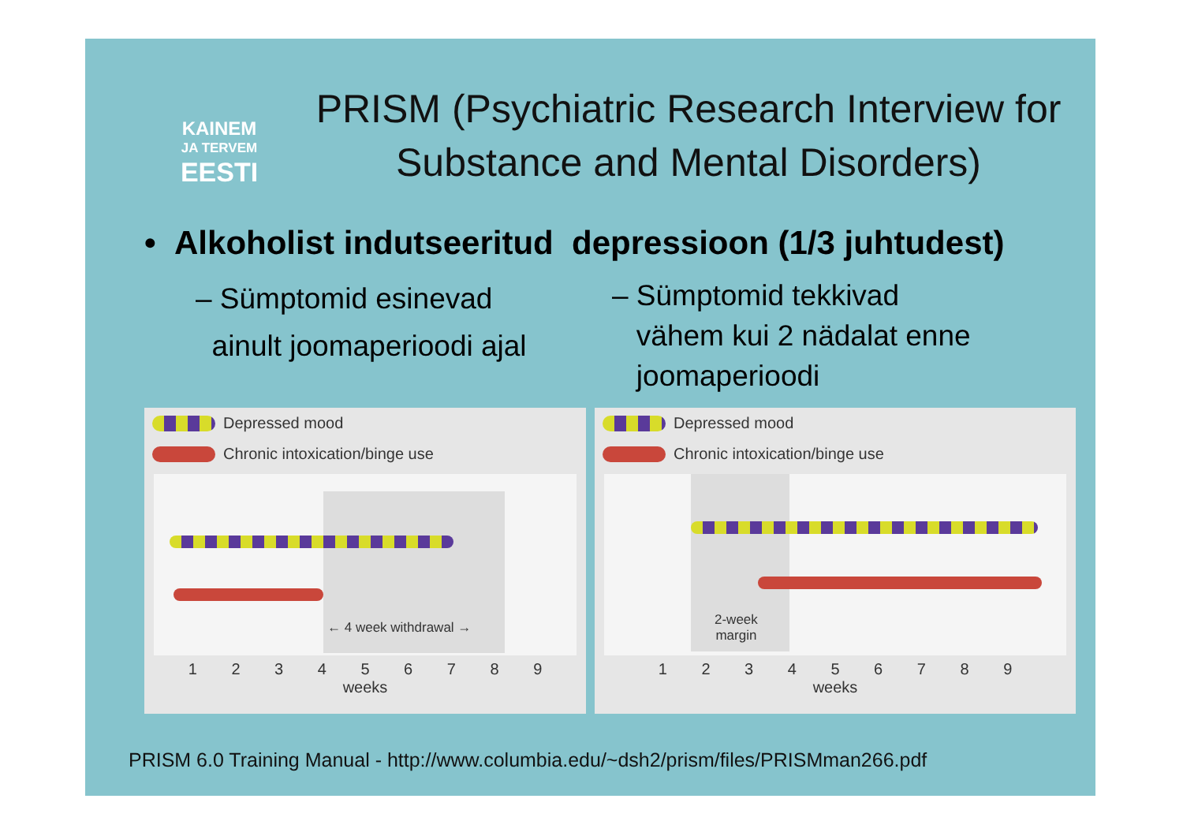KAINEM
JA TERVEM
EESTI
PRISM (Psychiatric Research Interview for Substance and Mental Disorders)
• Alkoholist indutseeritud depressioon (1/3 juhtudest)
– Sümptomid esinevad
ainult joomaperioodi ajal
– Sümptomid tekkivad
vähem kui 2 nädalat enne
joomaperioodi
Depressed mood
Chronic intoxication/binge use
← 4 week withdrawal →
1 2 3 4 5 6 7 8 9
weeks
Depressed mood
Chronic intoxication/binge use
2-week
margin
1 2 3 4 5 6 7 8 9
weeks
PRISM 6.0 Training Manual - http://www.columbia.edu/~dsh2/prism/files/PRISMman266.pdf